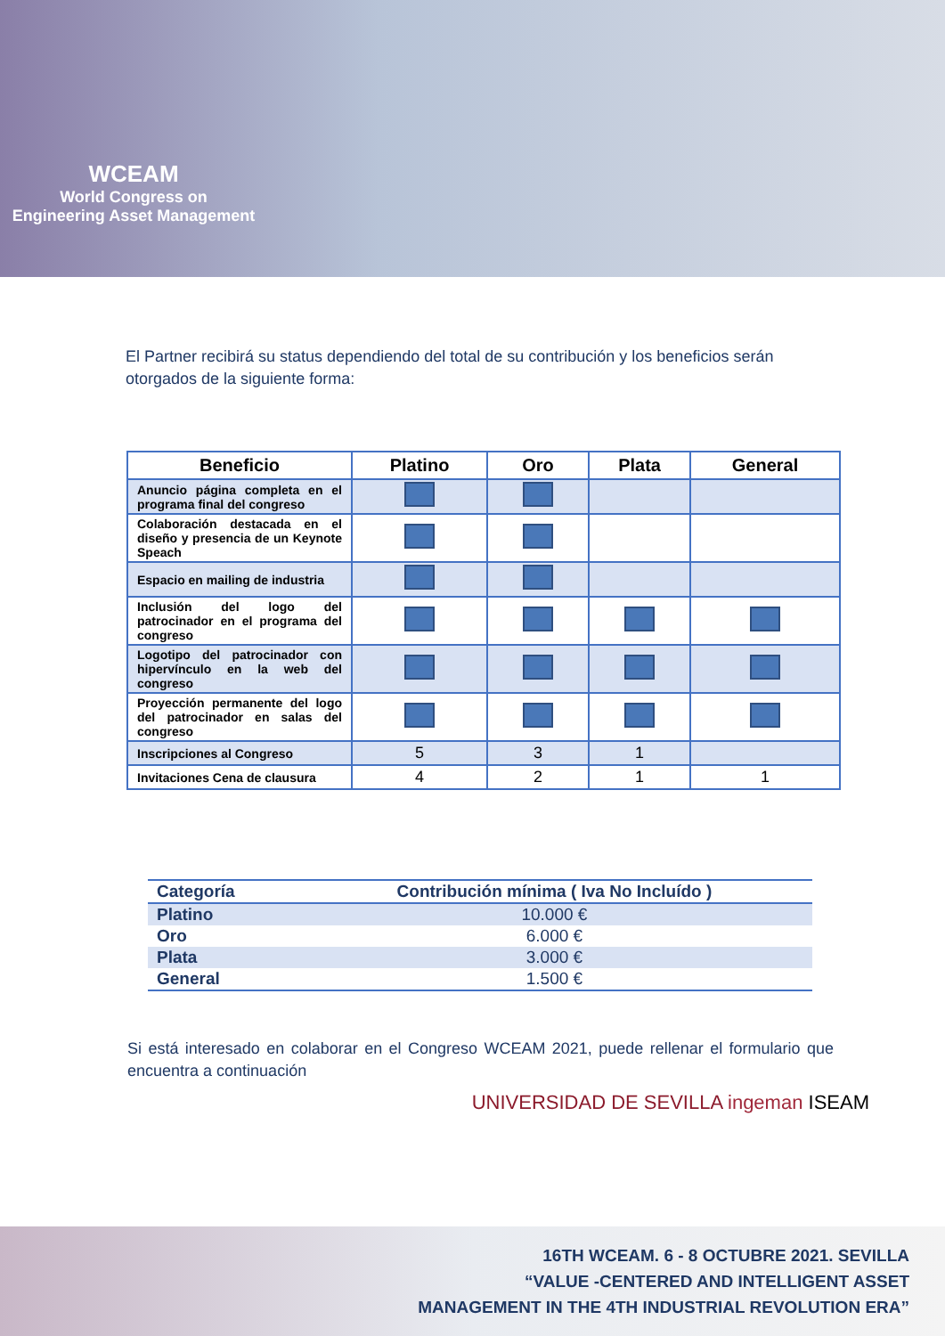WCEAM
World Congress on
Engineering Asset Management
El Partner recibirá su status dependiendo del total de su contribución y los beneficios serán otorgados de la siguiente forma:
| Beneficio | Platino | Oro | Plata | General |
| --- | --- | --- | --- | --- |
| Anuncio página completa en el programa final del congreso | | | | |
| Colaboración destacada en el diseño y presencia de un Keynote Speach | | | | |
| Espacio en mailing de industria | | | | |
| Inclusión del logo del patrocinador en el programa del congreso | | | | |
| Logotipo del patrocinador con hipervínculo en la web del congreso | | | | |
| Proyección permanente del logo del patrocinador en salas del congreso | | | | |
| Inscripciones al Congreso | 5 | 3 | 1 | |
| Invitaciones Cena de clausura | 4 | 2 | 1 | 1 |
| Categoría | Contribución mínima ( Iva No Incluído ) |
| --- | --- |
| Platino | 10.000 € |
| Oro | 6.000 € |
| Plata | 3.000 € |
| General | 1.500 € |
Si está interesado en colaborar en el Congreso WCEAM 2021, puede rellenar el formulario que encuentra a continuación
UNIVERSIDAD DE SEVILLA ingeman ISEAM
16TH WCEAM. 6 - 8 OCTUBRE 2021. SEVILLA
“VALUE -CENTERED AND INTELLIGENT ASSET
MANAGEMENT IN THE 4TH INDUSTRIAL REVOLUTION ERA”